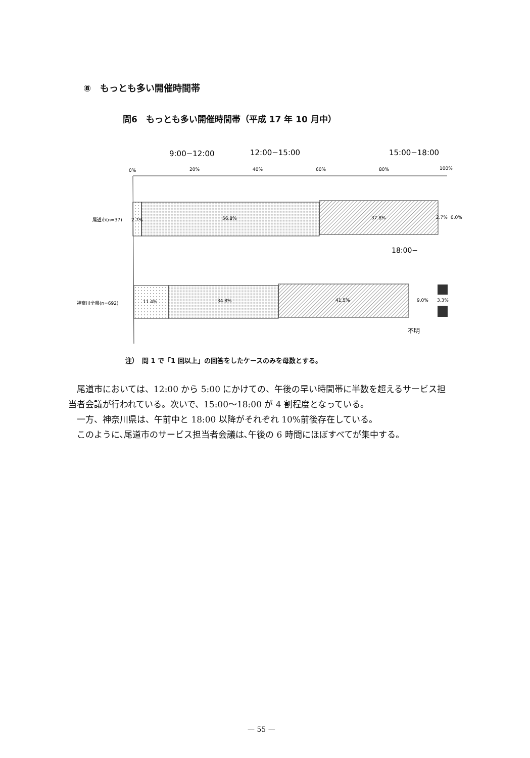⑧　もっとも多い開催時間帯
問6　もっとも多い開催時間帯（平成 17 年 10 月中）
9:00−12:00
12:00−15:00
15:00−18:00
0%
20%
40%
60%
80%
100%
尾道市(n=37)
2.7%
56.8%
37.8%
2.7%
0.0%
18:00−
神奈川全県(n=692)
11.4%
34.8%
41.5%
9.0%
3.3%
不明
注）　問 1 で「1 回以上」の回答をしたケースのみを母数とする。
　尾道市においては、12:00 から 5:00 にかけての、午後の早い時間帯に半数を超えるサービス担当者会議が行われている。次いで、15:00～18:00 が 4 割程度となっている。
　一方、神奈川県は、午前中と 18:00 以降がそれぞれ 10%前後存在している。
　このように､尾道市のサービス担当者会議は､午後の 6 時間にほぼすべてが集中する。
— 55 —